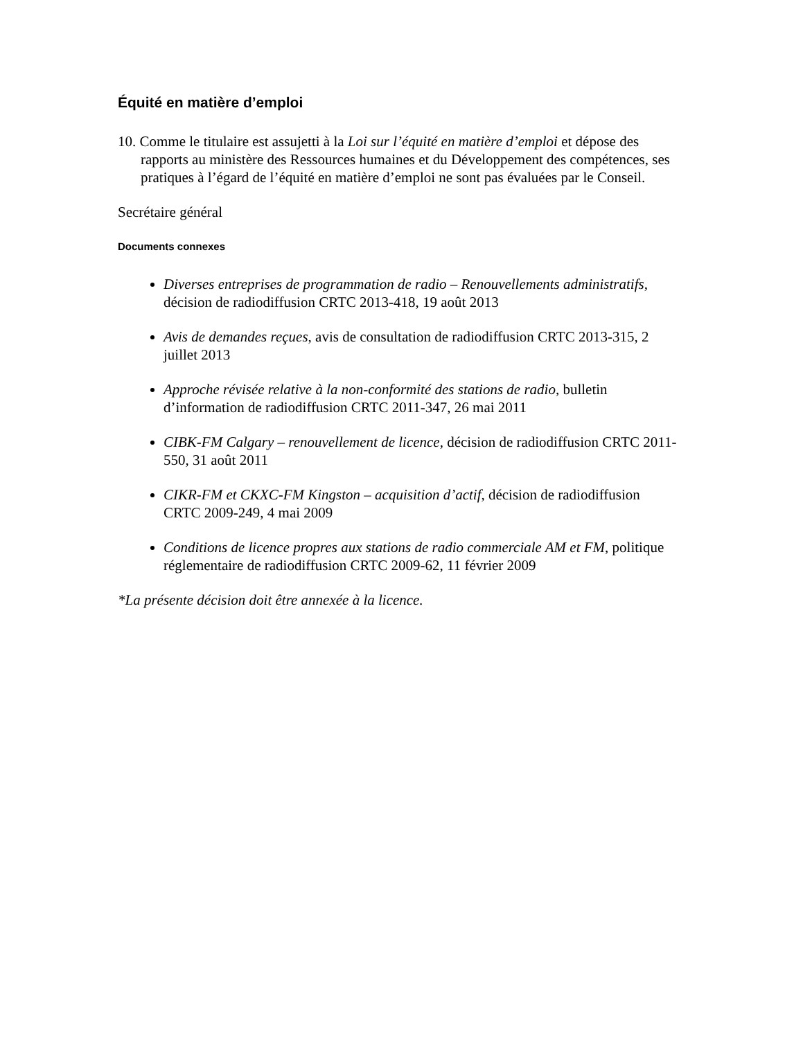Équité en matière d’emploi
10. Comme le titulaire est assujetti à la Loi sur l’équité en matière d’emploi et dépose des rapports au ministère des Ressources humaines et du Développement des compétences, ses pratiques à l’égard de l’équité en matière d’emploi ne sont pas évaluées par le Conseil.
Secrétaire général
Documents connexes
Diverses entreprises de programmation de radio – Renouvellements administratifs, décision de radiodiffusion CRTC 2013-418, 19 août 2013
Avis de demandes reçues, avis de consultation de radiodiffusion CRTC 2013-315, 2 juillet 2013
Approche révisée relative à la non-conformité des stations de radio, bulletin d’information de radiodiffusion CRTC 2011-347, 26 mai 2011
CIBK-FM Calgary – renouvellement de licence, décision de radiodiffusion CRTC 2011-550, 31 août 2011
CIKR-FM et CKXC-FM Kingston – acquisition d’actif, décision de radiodiffusion CRTC 2009-249, 4 mai 2009
Conditions de licence propres aux stations de radio commerciale AM et FM, politique réglementaire de radiodiffusion CRTC 2009-62, 11 février 2009
*La présente décision doit être annexée à la licence.